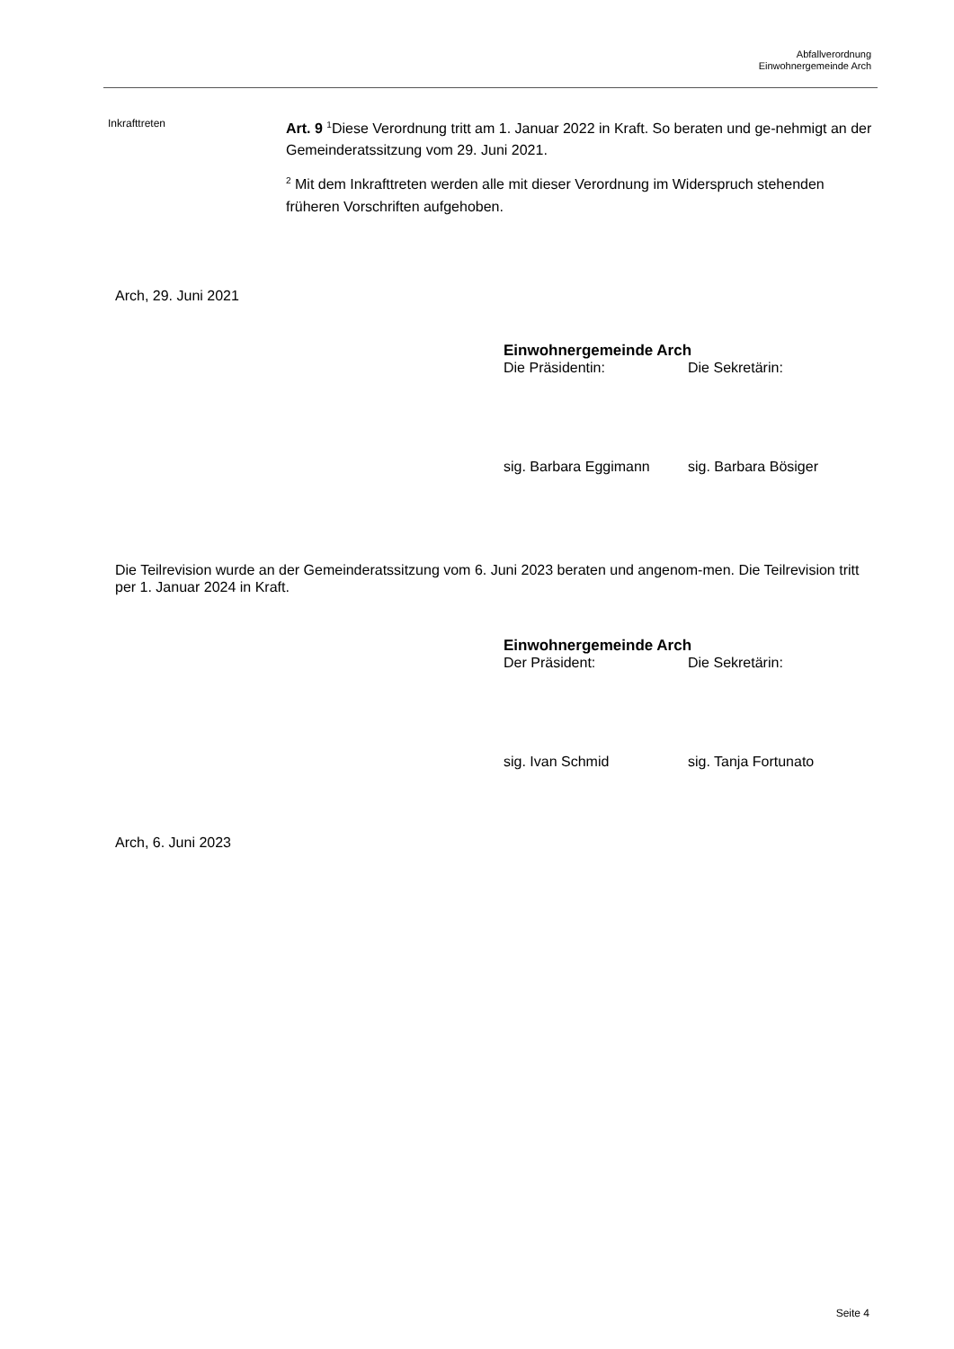Abfallverordnung
Einwohnergemeinde Arch
Inkrafttreten
Art. 9 <sup>1</sup>Diese Verordnung tritt am 1. Januar 2022 in Kraft. So beraten und ge-nehmigt an der Gemeinderatssitzung vom 29. Juni 2021.
<sup>2</sup> Mit dem Inkrafttreten werden alle mit dieser Verordnung im Widerspruch stehenden früheren Vorschriften aufgehoben.
Arch, 29. Juni 2021
Einwohnergemeinde Arch
Die Präsidentin: Die Sekretärin:
sig. Barbara Eggimann sig. Barbara Bösiger
Die Teilrevision wurde an der Gemeinderatssitzung vom 6. Juni 2023 beraten und angenom-men. Die Teilrevision tritt per 1. Januar 2024 in Kraft.
Einwohnergemeinde Arch
Der Präsident: Die Sekretärin:
sig. Ivan Schmid sig. Tanja Fortunato
Arch, 6. Juni 2023
Seite 4